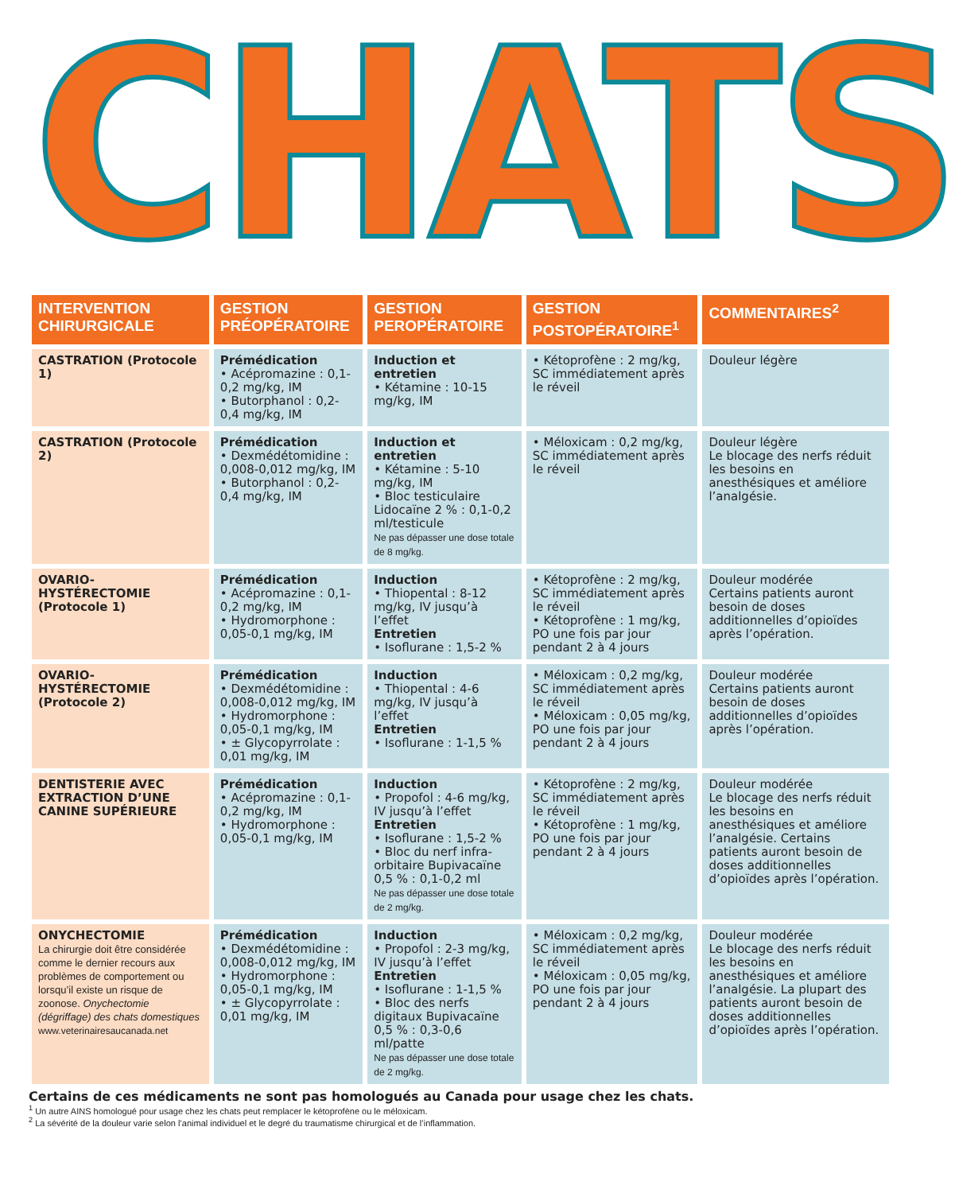CHATS
| INTERVENTION CHIRURGICALE | GESTION PRÉOPÉRATOIRE | GESTION PEROPÉRATOIRE | GESTION POSTOPÉRATOIRE<sup>1</sup> | COMMENTAIRES<sup>2</sup> |
| --- | --- | --- | --- | --- |
| CASTRATION (Protocole 1) | Prémédication • Acépromazine : 0,1-0,2 mg/kg, IM • Butorphanol : 0,2-0,4 mg/kg, IM | Induction et entretien • Kétamine : 10-15 mg/kg, IM | • Kétoprofène : 2 mg/kg, SC immédiatement après le réveil | Douleur légère |
| CASTRATION (Protocole 2) | Prémédication • Dexmédétomidine : 0,008-0,012 mg/kg, IM • Butorphanol : 0,2-0,4 mg/kg, IM | Induction et entretien • Kétamine : 5-10 mg/kg, IM • Bloc testiculaire Lidocaïne 2 % : 0,1-0,2 ml/testicule Ne pas dépasser une dose totale de 8 mg/kg. | • Méloxicam : 0,2 mg/kg, SC immédiatement après le réveil | Douleur légère Le blocage des nerfs réduit les besoins en anesthésiques et améliore l’analgésie. |
| OVARIO-HYSTÉRECTOMIE (Protocole 1) | Prémédication • Acépromazine : 0,1-0,2 mg/kg, IM • Hydromorphone : 0,05-0,1 mg/kg, IM | Induction • Thiopental : 8-12 mg/kg, IV jusqu’à l’effet Entretien • Isoflurane : 1,5-2 % | • Kétoprofène : 2 mg/kg, SC immédiatement après le réveil • Kétoprofène : 1 mg/kg, PO une fois par jour pendant 2 à 4 jours | Douleur modérée Certains patients auront besoin de doses additionnelles d’opioïdes après l’opération. |
| OVARIO-HYSTÉRECTOMIE (Protocole 2) | Prémédication • Dexmédétomidine : 0,008-0,012 mg/kg, IM • Hydromorphone : 0,05-0,1 mg/kg, IM • ± Glycopyrrolate : 0,01 mg/kg, IM | Induction • Thiopental : 4-6 mg/kg, IV jusqu’à l’effet Entretien • Isoflurane : 1-1,5 % | • Méloxicam : 0,2 mg/kg, SC immédiatement après le réveil • Méloxicam : 0,05 mg/kg, PO une fois par jour pendant 2 à 4 jours | Douleur modérée Certains patients auront besoin de doses additionnelles d’opioïdes après l’opération. |
| DENTISTERIE AVEC EXTRACTION D’UNE CANINE SUPÉRIEURE | Prémédication • Acépromazine : 0,1-0,2 mg/kg, IM • Hydromorphone : 0,05-0,1 mg/kg, IM | Induction • Propofol : 4-6 mg/kg, IV jusqu’à l’effet Entretien • Isoflurane : 1,5-2 % • Bloc du nerf infra-orbitaire Bupivacaïne 0,5 % : 0,1-0,2 ml Ne pas dépasser une dose totale de 2 mg/kg. | • Kétoprofène : 2 mg/kg, SC immédiatement après le réveil • Kétoprofène : 1 mg/kg, PO une fois par jour pendant 2 à 4 jours | Douleur modérée Le blocage des nerfs réduit les besoins en anesthésiques et améliore l’analgésie. Certains patients auront besoin de doses additionnelles d’opioïdes après l’opération. |
| ONYCHECTOMIE La chirurgie doit être considérée comme le dernier recours aux problèmes de comportement ou lorsqu’il existe un risque de zoonose. Onychectomie (dégriffage) des chats domestiques www.veterinairesaucanada.net | Prémédication • Dexmédétomidine : 0,008-0,012 mg/kg, IM • Hydromorphone : 0,05-0,1 mg/kg, IM • ± Glycopyrrolate : 0,01 mg/kg, IM | Induction • Propofol : 2-3 mg/kg, IV jusqu’à l’effet Entretien • Isoflurane : 1-1,5 % • Bloc des nerfs digitaux Bupivacaïne 0,5 % : 0,3-0,6 ml/patte Ne pas dépasser une dose totale de 2 mg/kg. | • Méloxicam : 0,2 mg/kg, SC immédiatement après le réveil • Méloxicam : 0,05 mg/kg, PO une fois par jour pendant 2 à 4 jours | Douleur modérée Le blocage des nerfs réduit les besoins en anesthésiques et améliore l’analgésie. La plupart des patients auront besoin de doses additionnelles d’opioïdes après l’opération. |
Certains de ces médicaments ne sont pas homologués au Canada pour usage chez les chats.
<sup>1</sup> Un autre AINS homologué pour usage chez les chats peut remplacer le kétoprofène ou le méloxicam.
<sup>2</sup> La sévérité de la douleur varie selon l’animal individuel et le degré du traumatisme chirurgical et de l’inflammation.